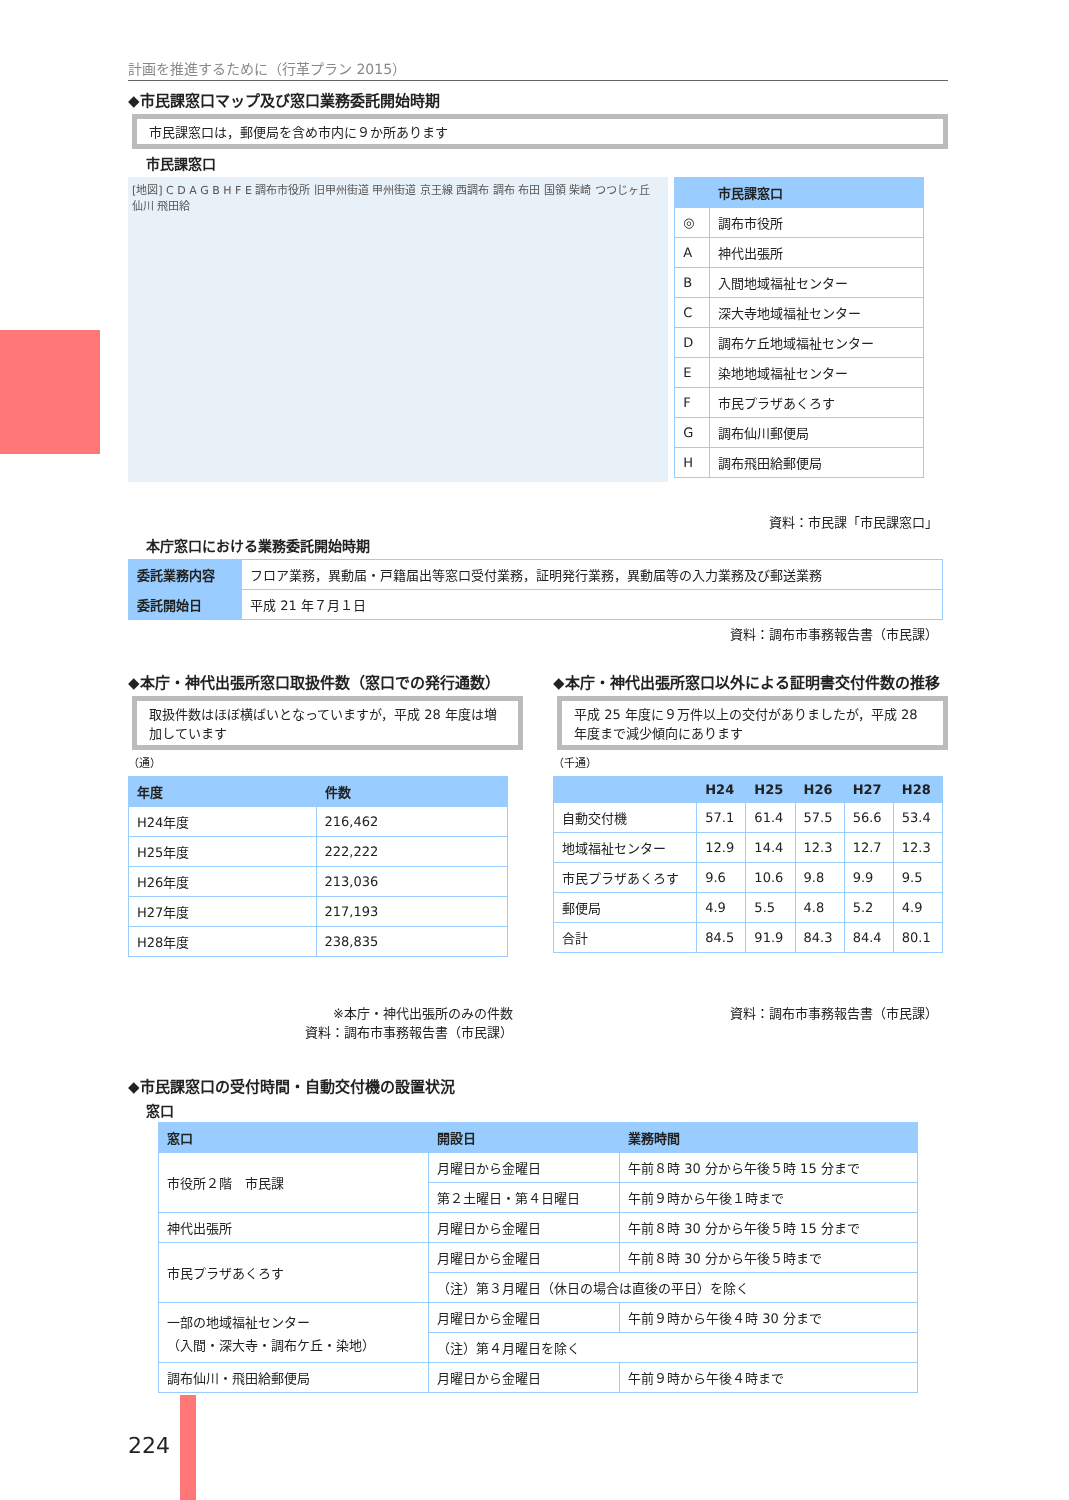計画を推進するために（行革プラン 2015）
◆市民課窓口マップ及び窓口業務委託開始時期
市民課窓口は，郵便局を含め市内に９か所あります
市民課窓口
[地図] C D A G B H F E 調布市役所 旧甲州街道 甲州街道 京王線 西調布 調布 布田 国領 柴崎 つつじヶ丘 仙川 飛田給
| | 市民課窓口 |
| --- | --- |
| ◎ | 調布市役所 |
| A | 神代出張所 |
| B | 入間地域福祉センター |
| C | 深大寺地域福祉センター |
| D | 調布ケ丘地域福祉センター |
| E | 染地地域福祉センター |
| F | 市民プラザあくろす |
| G | 調布仙川郵便局 |
| H | 調布飛田給郵便局 |
資料：市民課「市民課窓口」
本庁窓口における業務委託開始時期
| 委託業務内容 | フロア業務，異動届・戸籍届出等窓口受付業務，証明発行業務，異動届等の入力業務及び郵送業務 |
| 委託開始日 | 平成 21 年７月１日 |
資料：調布市事務報告書（市民課）
◆本庁・神代出張所窓口取扱件数（窓口での発行通数）
取扱件数はほぼ横ばいとなっていますが，平成 28 年度は増加しています
（通）
| 年度 | 件数 |
| --- | --- |
| H24年度 | 216,462 |
| H25年度 | 222,222 |
| H26年度 | 213,036 |
| H27年度 | 217,193 |
| H28年度 | 238,835 |
※本庁・神代出張所のみの件数
資料：調布市事務報告書（市民課）
◆本庁・神代出張所窓口以外による証明書交付件数の推移
平成 25 年度に９万件以上の交付がありましたが，平成 28 年度まで減少傾向にあります
（千通）
| | H24 | H25 | H26 | H27 | H28 |
| --- | --- | --- | --- | --- | --- |
| 自動交付機 | 57.1 | 61.4 | 57.5 | 56.6 | 53.4 |
| 地域福祉センター | 12.9 | 14.4 | 12.3 | 12.7 | 12.3 |
| 市民プラザあくろす | 9.6 | 10.6 | 9.8 | 9.9 | 9.5 |
| 郵便局 | 4.9 | 5.5 | 4.8 | 5.2 | 4.9 |
| 合計 | 84.5 | 91.9 | 84.3 | 84.4 | 80.1 |
資料：調布市事務報告書（市民課）
◆市民課窓口の受付時間・自動交付機の設置状況
窓口
| 窓口 | 開設日 | 業務時間 |
| --- | --- | --- |
| 市役所２階 市民課 | 月曜日から金曜日 | 午前８時 30 分から午後５時 15 分まで |
| | 第２土曜日・第４日曜日 | 午前９時から午後１時まで |
| 神代出張所 | 月曜日から金曜日 | 午前８時 30 分から午後５時 15 分まで |
| 市民プラザあくろす | 月曜日から金曜日 | 午前８時 30 分から午後５時まで |
| | （注）第３月曜日（休日の場合は直後の平日）を除く | |
| 一部の地域福祉センター （入間・深大寺・調布ケ丘・染地） | 月曜日から金曜日 | 午前９時から午後４時 30 分まで |
| | （注）第４月曜日を除く | |
| 調布仙川・飛田給郵便局 | 月曜日から金曜日 | 午前９時から午後４時まで |
224